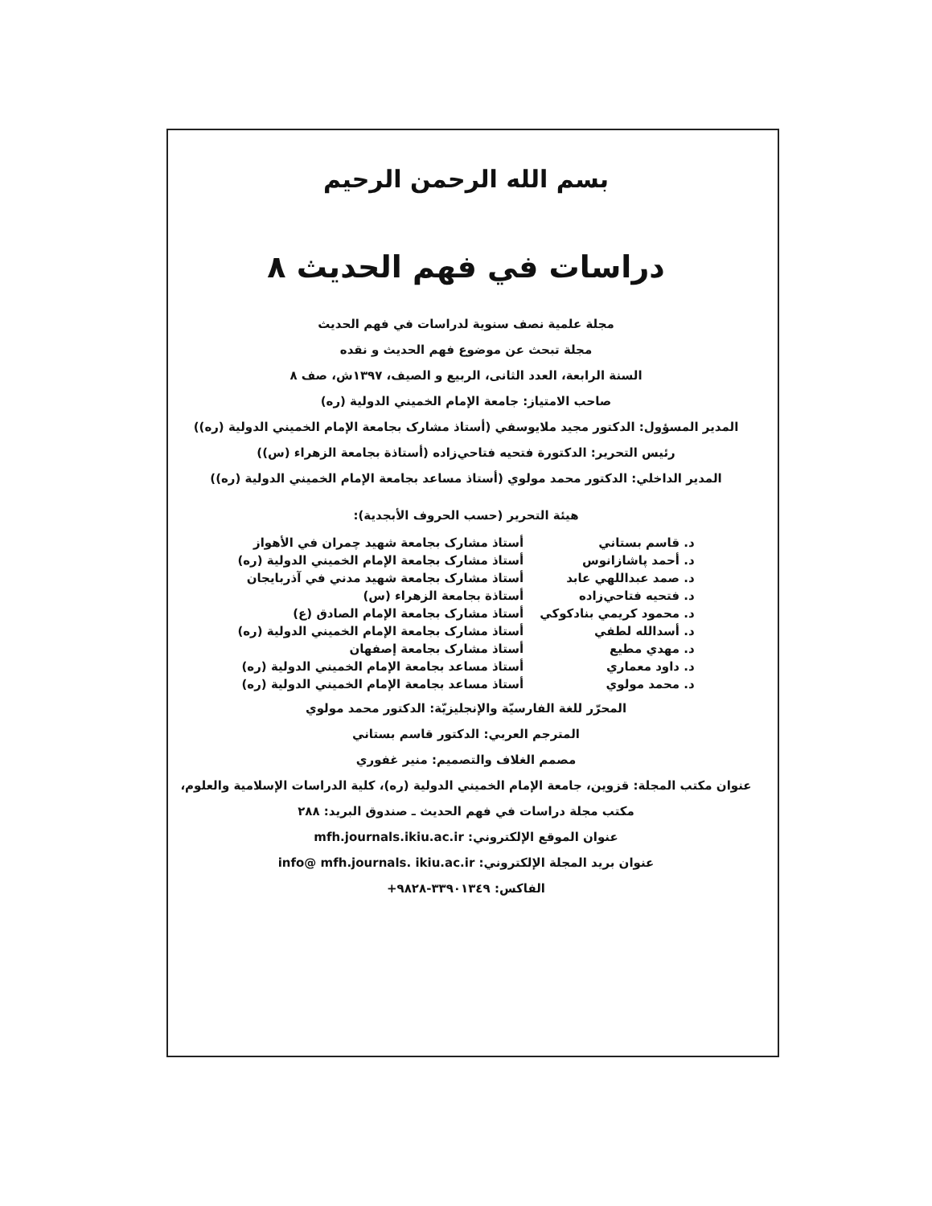بسم الله الرحمن الرحيم
دراسات في فهم الحديث ٨
مجلة علمية نصف سنوية لدراسات في فهم الحديث
مجلة تبحث عن موضوع فهم الحديث و نقده
السنة الرابعة، العدد الثانى، الربيع و الصيف، ١٣٩٧ش، صف ٨
صاحب الامتياز: جامعة الإمام الخميني الدولية (ره)
المدير المسؤول: الدكتور مجيد ملايوسفي (أستاذ مشارک بجامعة الإمام الخميني الدولية (ره))
رئيس التحرير: الدكتورة فتحيه فتاحي‌زاده (أستاذة بجامعة الزهراء (س))
المدير الداخلي: الدكتور محمد مولوي (أستاذ مساعد بجامعة الإمام الخميني الدولية (ره))
هيئة التحرير (حسب الحروف الأبجدية):
| د. قاسم بستاني | أستاذ مشارک بجامعة شهيد چمران في الأهواز |
| د. أحمد پاشازانوس | أستاذ مشارک بجامعة الإمام الخميني الدولية (ره) |
| د. صمد عبداللهي عابد | أستاذ مشارک بجامعة شهيد مدني في آذربايجان |
| د. فتحيه فتاحي‌زاده | أستاذة بجامعة الزهراء (س) |
| د. محمود کريمي بنادكوكي | أستاذ مشارک بجامعة الإمام الصادق (ع) |
| د. أسدالله لطفي | أستاذ مشارک بجامعة الإمام الخميني الدولية (ره) |
| د. مهدي مطيع | أستاذ مشارک بجامعة إصفهان |
| د. داود معماري | أستاذ مساعد بجامعة الإمام الخميني الدولية (ره) |
| د. محمد مولوي | أستاذ مساعد بجامعة الإمام الخميني الدولية (ره) |
المحرّر للغة الفارسيّة والإنجليزيّة: الدكتور محمد مولوي
المترجم العربي: الدكتور قاسم بستاني
مصمم الغلاف والتصميم: منير غفوري
عنوان مكتب المجلة: قزوين، جامعة الإمام الخميني الدولية (ره)، كلية الدراسات الإسلامية والعلوم،
مكتب مجلة دراسات في فهم الحديث ـ صندوق البريد: ٢٨٨
عنوان الموقع الإلكتروني: mfh.journals.ikiu.ac.ir
عنوان بريد المجلة الإلكتروني: info@ mfh.journals. ikiu.ac.ir
الفاكس: ٣٣٩٠١٣٤٩-٩٨٢٨+